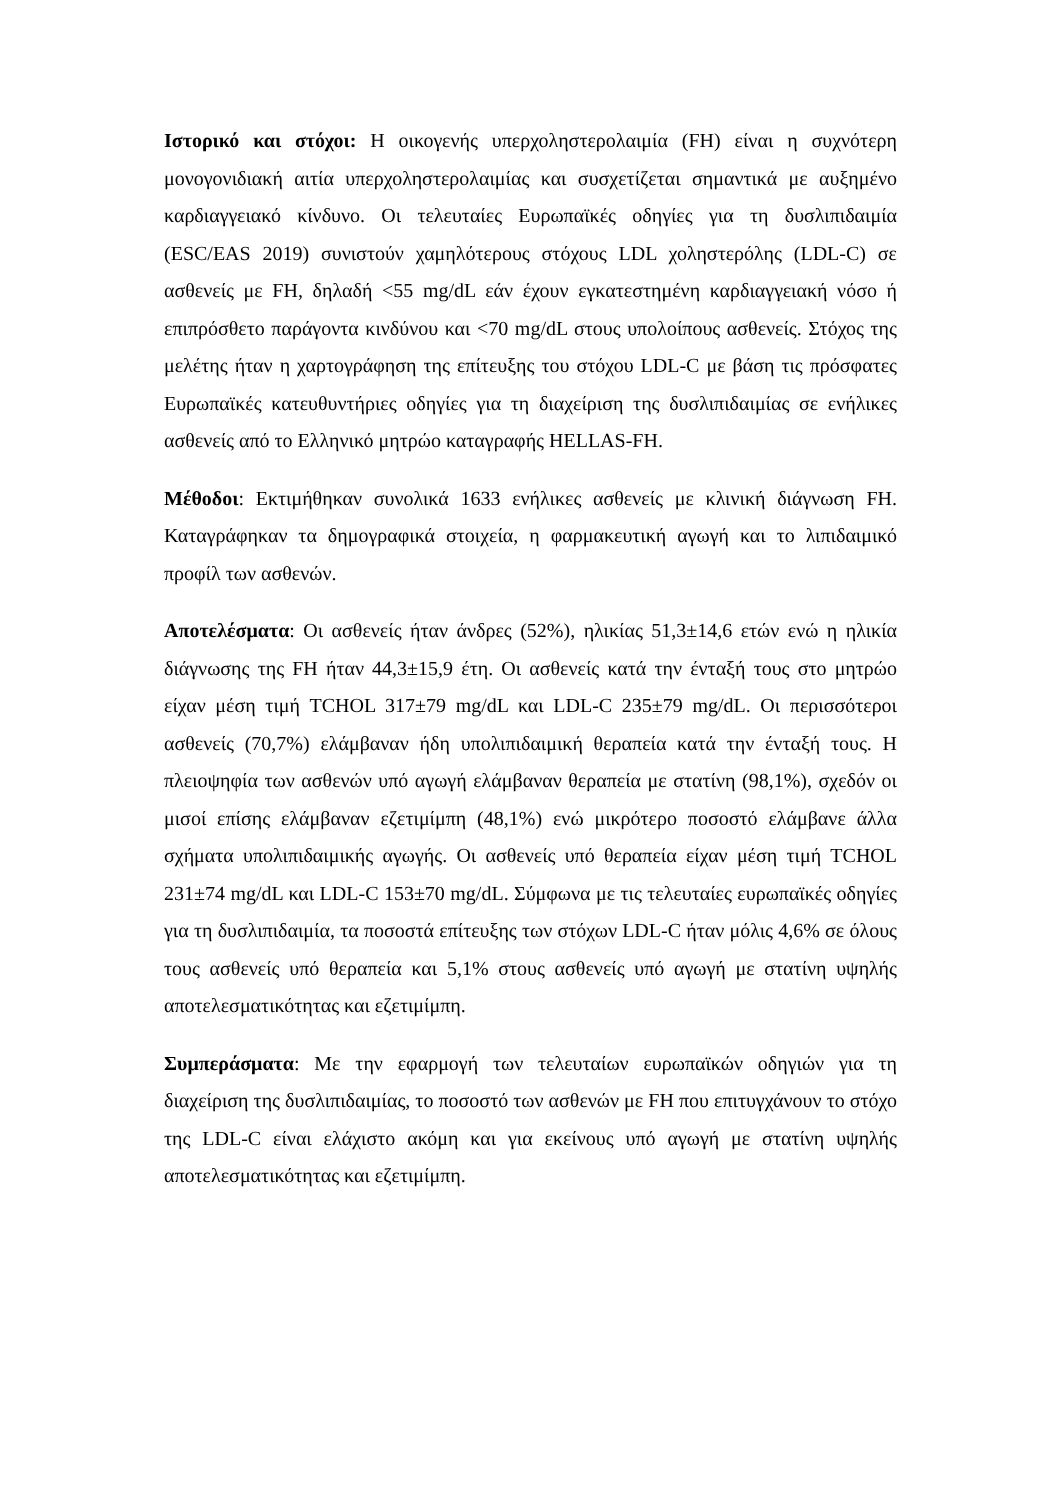Ιστορικό και στόχοι: Η οικογενής υπερχοληστερολαιμία (FH) είναι η συχνότερη μονογονιδιακή αιτία υπερχοληστερολαιμίας και συσχετίζεται σημαντικά με αυξημένο καρδιαγγειακό κίνδυνο. Οι τελευταίες Ευρωπαϊκές οδηγίες για τη δυσλιπιδαιμία (ESC/EAS 2019) συνιστούν χαμηλότερους στόχους LDL χοληστερόλης (LDL-C) σε ασθενείς με FH, δηλαδή <55 mg/dL εάν έχουν εγκατεστημένη καρδιαγγειακή νόσο ή επιπρόσθετο παράγοντα κινδύνου και <70 mg/dL στους υπολοίπους ασθενείς. Στόχος της μελέτης ήταν η χαρτογράφηση της επίτευξης του στόχου LDL-C με βάση τις πρόσφατες Ευρωπαϊκές κατευθυντήριες οδηγίες για τη διαχείριση της δυσλιπιδαιμίας σε ενήλικες ασθενείς από το Ελληνικό μητρώο καταγραφής HELLAS-FH.
Μέθοδοι: Εκτιμήθηκαν συνολικά 1633 ενήλικες ασθενείς με κλινική διάγνωση FH. Καταγράφηκαν τα δημογραφικά στοιχεία, η φαρμακευτική αγωγή και το λιπιδαιμικό προφίλ των ασθενών.
Αποτελέσματα: Οι ασθενείς ήταν άνδρες (52%), ηλικίας 51,3±14,6 ετών ενώ η ηλικία διάγνωσης της FH ήταν 44,3±15,9 έτη. Οι ασθενείς κατά την ένταξή τους στο μητρώο είχαν μέση τιμή TCHOL 317±79 mg/dL και LDL-C 235±79 mg/dL. Οι περισσότεροι ασθενείς (70,7%) ελάμβαναν ήδη υπολιπιδαιμική θεραπεία κατά την ένταξή τους. Η πλειοψηφία των ασθενών υπό αγωγή ελάμβαναν θεραπεία με στατίνη (98,1%), σχεδόν οι μισοί επίσης ελάμβαναν εζετιμίμπη (48,1%) ενώ μικρότερο ποσοστό ελάμβανε άλλα σχήματα υπολιπιδαιμικής αγωγής. Οι ασθενείς υπό θεραπεία είχαν μέση τιμή TCHOL 231±74 mg/dL και LDL-C 153±70 mg/dL. Σύμφωνα με τις τελευταίες ευρωπαϊκές οδηγίες για τη δυσλιπιδαιμία, τα ποσοστά επίτευξης των στόχων LDL-C ήταν μόλις 4,6% σε όλους τους ασθενείς υπό θεραπεία και 5,1% στους ασθενείς υπό αγωγή με στατίνη υψηλής αποτελεσματικότητας και εζετιμίμπη.
Συμπεράσματα: Με την εφαρμογή των τελευταίων ευρωπαϊκών οδηγιών για τη διαχείριση της δυσλιπιδαιμίας, το ποσοστό των ασθενών με FH που επιτυγχάνουν το στόχο της LDL-C είναι ελάχιστο ακόμη και για εκείνους υπό αγωγή με στατίνη υψηλής αποτελεσματικότητας και εζετιμίμπη.